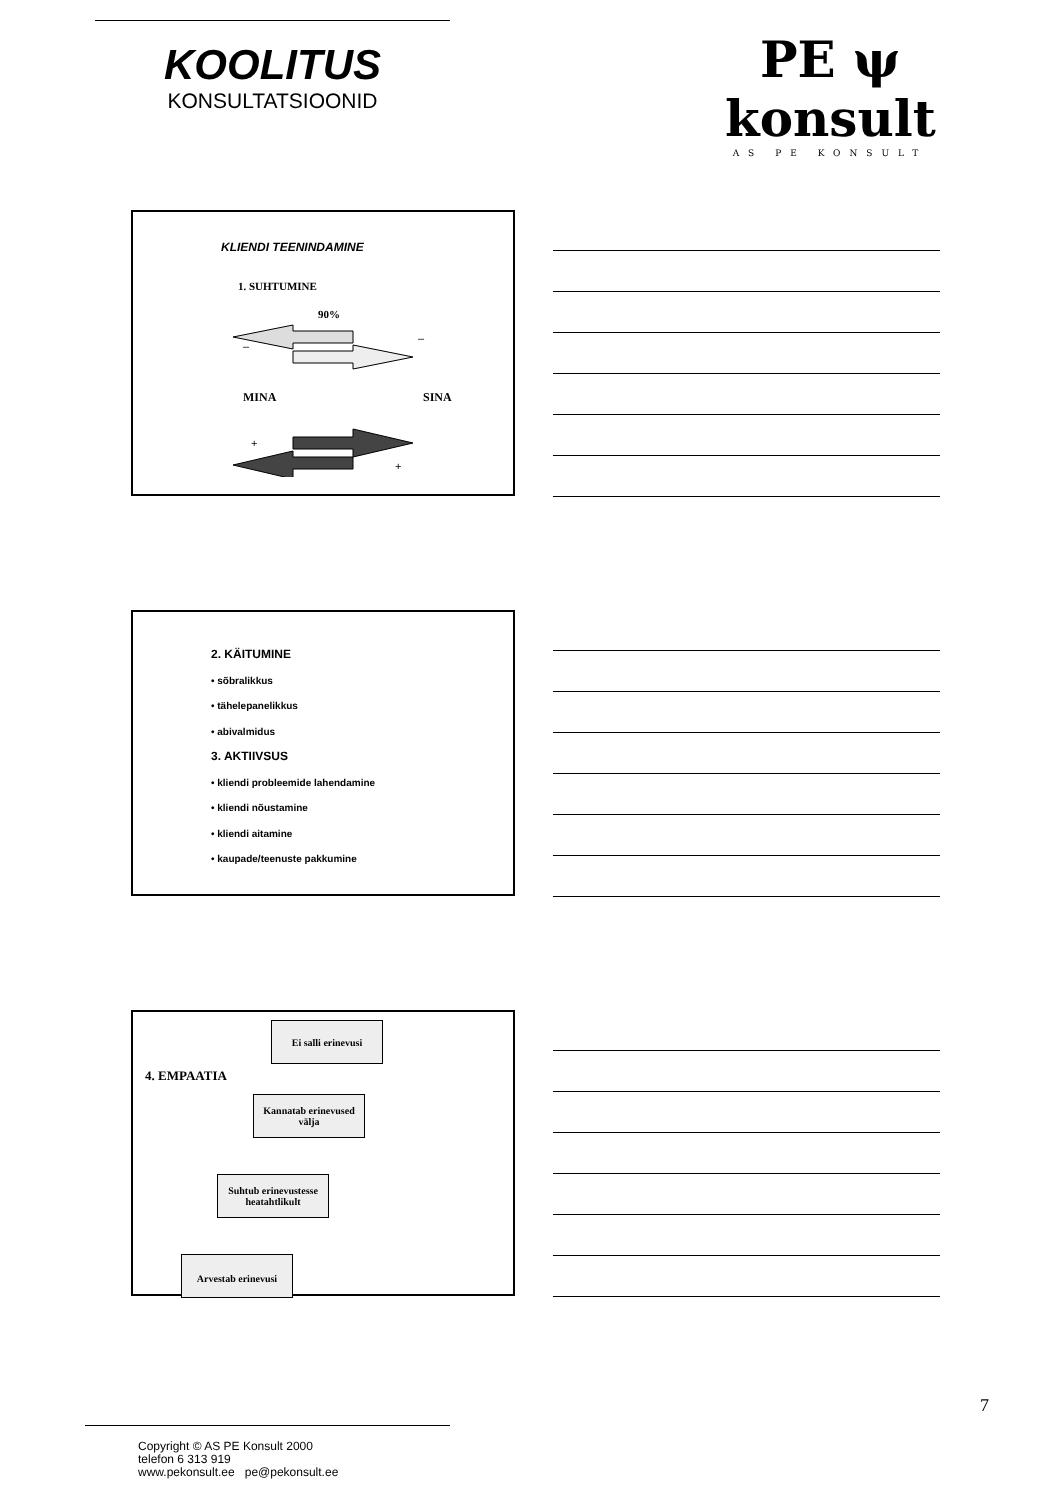KOOLITUS
KONSULTATSIOONID
PE ψ konsult
AS PE KONSULT
KLIENDI TEENINDAMINE
1. SUHTUMINE
90%
MINA SINA
–
–
+
+
2. KÄITUMINE
• sõbralikkus
• tähelepanelikkus
• abivalmidus
3. AKTIIVSUS
• kliendi probleemide lahendamine
• kliendi nõustamine
• kliendi aitamine
• kaupade/teenuste pakkumine
Ei salli erinevusi
4. EMPAATIA
Kannatab erinevused välja
Suhtub erinevustesse heatahtlikult
Arvestab erinevusi
7
Copyright © AS PE Konsult 2000
telefon 6 313 919
www.pekonsult.ee pe@pekonsult.ee